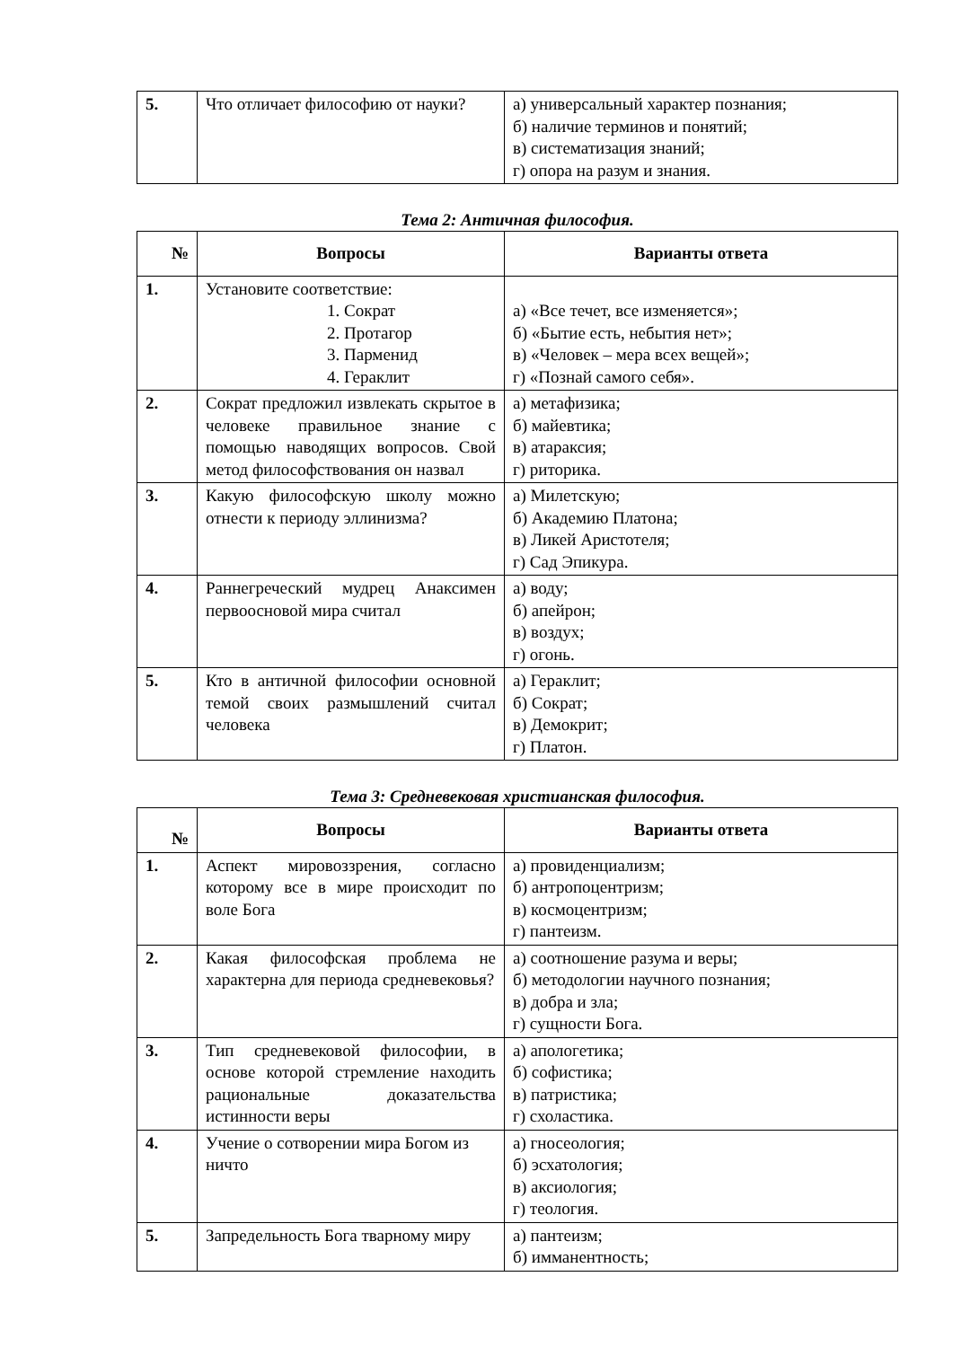| 5. | Что отличает философию от науки? | а) универсальный характер познания; б) наличие терминов и понятий; в) систематизация знаний; г) опора на разум и знания. |
Тема 2: Античная философия.
| № | Вопросы | Варианты ответа |
| --- | --- | --- |
| 1. | Установите соответствие: 1. Сократ 2. Протагор 3. Парменид 4. Гераклит | а) «Все течет, все изменяется»; б) «Бытие есть, небытия нет»; в) «Человек – мера всех вещей»; г) «Познай самого себя». |
| 2. | Сократ предложил извлекать скрытое в человеке правильное знание с помощью наводящих вопросов. Свой метод философствования он назвал | а) метафизика; б) майевтика; в) атараксия; г) риторика. |
| 3. | Какую философскую школу можно отнести к периоду эллинизма? | а) Милетскую; б) Академию Платона; в) Ликей Аристотеля; г) Сад Эпикура. |
| 4. | Раннегреческий мудрец Анаксимен первоосновой мира считал | а) воду; б) апейрон; в) воздух; г) огонь. |
| 5. | Кто в античной философии основной темой своих размышлений считал человека | а) Гераклит; б) Сократ; в) Демокрит; г) Платон. |
Тема 3: Средневековая христианская философия.
| № | Вопросы | Варианты ответа |
| --- | --- | --- |
| 1. | Аспект мировоззрения, согласно которому все в мире происходит по воле Бога | а) провиденциализм; б) антропоцентризм; в) космоцентризм; г) пантеизм. |
| 2. | Какая философская проблема не характерна для периода средневековья? | а) соотношение разума и веры; б) методологии научного познания; в) добра и зла; г) сущности Бога. |
| 3. | Тип средневековой философии, в основе которой стремление находить рациональные доказательства истинности веры | а) апологетика; б) софистика; в) патристика; г) схоластика. |
| 4. | Учение о сотворении мира Богом из ничто | а) гносеология; б) эсхатология; в) аксиология; г) теология. |
| 5. | Запредельность Бога тварному миру | а) пантеизм; б) имманентность; |